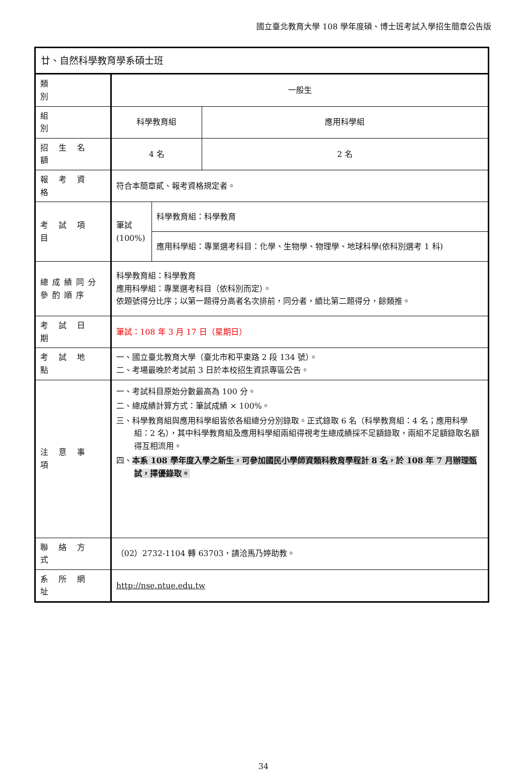國立臺北教育大學 108 學年度碩、博士班考試入學招生簡章公告版
| 廿、自然科學教育學系碩士班 | | | |
| 類 別 | 一般生 | | |
| 組 別 | 科學教育組 | | 應用科學組 |
| 招 生 名 額 | 4 名 | | 2 名 |
| 報 考 資 格 | 符合本簡章貳、報考資格規定者。 | | |
| 考 試 項 目 | 筆試 (100%) | 科學教育組：科學教育 | |
| | | 應用科學組：專業選考科目：化學、生物學、物理學、地球科學(依科別選考 1 科) | |
| 總成績同分參酌順序 | 科學教育組：科學教育 應用科學組：專業選考科目（依科別而定）。 依題號得分比序；以第一題得分高者名次排前，同分者，續比第二題得分，餘類推。 | | |
| 考 試 日 期 | 筆試：108 年 3 月 17 日（星期日） | | |
| 考 試 地 點 | 一、國立臺北教育大學（臺北市和平東路 2 段 134 號）。 二、考場最晚於考試前 3 日於本校招生資訊專區公告。 | | |
| 注 意 事 項 | 一、考試科目原始分數最高為 100 分。 二、總成績計算方式：筆試成績 × 100%。 三、科學教育組與應用科學組皆依各組總分分別錄取。正式錄取 6 名（科學教育組：4 名；應用科學組：2 名），其中科學教育組及應用科學組兩組得視考生總成績採不足額錄取，兩組不足額錄取名額得互相流用。 四、 本系 108 學年度入學之新生，可參加國民小學師資類科教育學程計 8 名，於 108 年 7 月辦理甄試，擇優錄取。 | | |
| 聯 絡 方 式 | （02）2732-1104 轉 63703，請洽馬乃婷助教。 | | |
| 系 所 網 址 | http://nse.ntue.edu.tw | | |
34